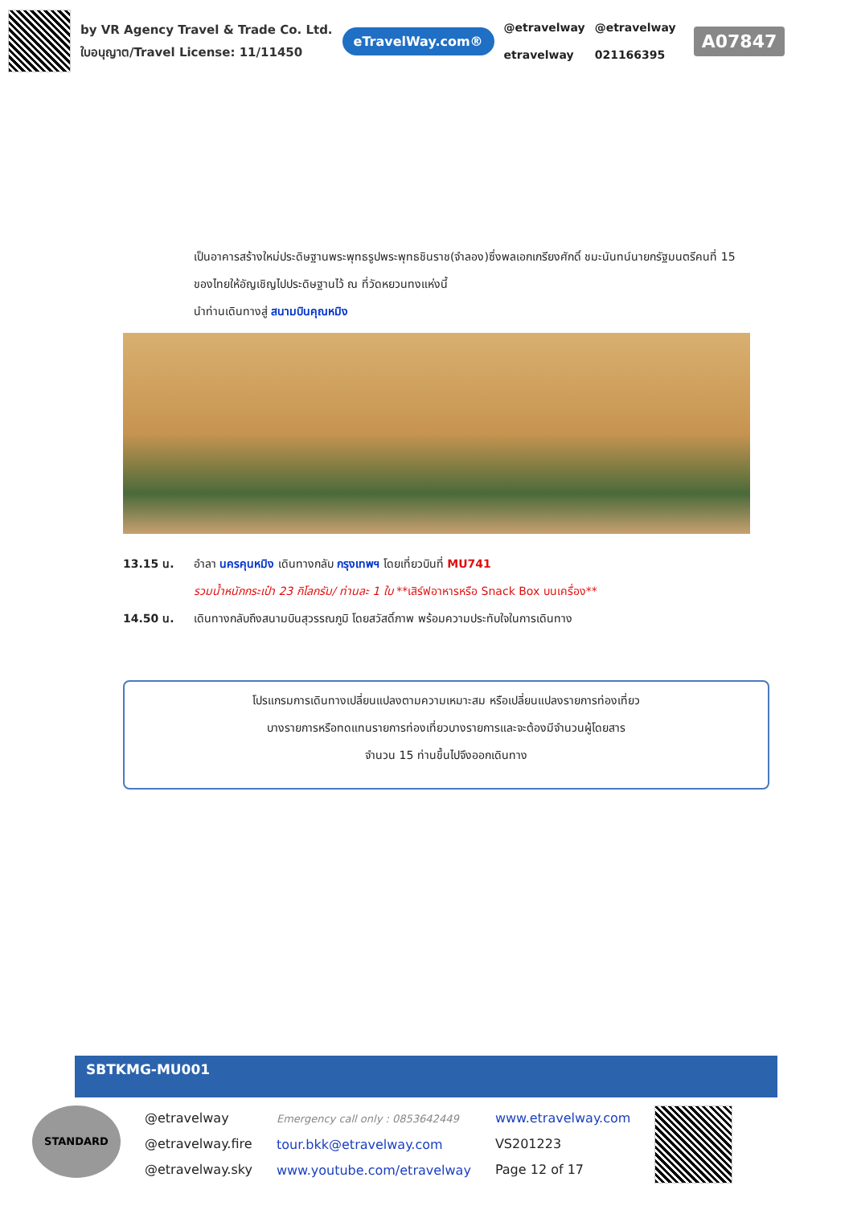by VR Agency Travel & Trade Co. Ltd.
ใบอนุญาต/Travel License: 11/11450
eTravelWay.com®
@etravelway
etravelway
@etravelway
021166395
A07847
เป็นอาคารสร้างใหม่ประดิษฐานพระพุทธรูปพระพุทธชินราช(จำลอง)ซึ่งพลเอกเกรียงศักดิ์ ชมะนันทน์นายกรัฐมนตรีคนที่ 15 ของไทยให้อัญเชิญไปประดิษฐานไว้ ณ ที่วัดหยวนทงแห่งนี้
นำท่านเดินทางสู่ สนามบินคุณหมิง
13.15 น. อำลา นครคุนหมิง เดินทางกลับ กรุงเทพฯ โดยเที่ยวบินที่ MU741
รวมน้ำหนักกระเป๋า 23 กิโลกรัม/ ท่านละ 1 ใบ **เสิร์ฟอาหารหรือ Snack Box บนเครื่อง**
14.50 น. เดินทางกลับถึงสนามบินสุวรรณภูมิ โดยสวัสดิ์ภาพ พร้อมความประทับใจในการเดินทาง
โปรแกรมการเดินทางเปลี่ยนแปลงตามความเหมาะสม หรือเปลี่ยนแปลงรายการท่องเที่ยว
บางรายการหรือทดแทนรายการท่องเที่ยวบางรายการและจะต้องมีจำนวนผู้โดยสาร
จำนวน 15 ท่านขึ้นไปจึงออกเดินทาง
SBTKMG-MU001
STANDARD
@etravelway
@etravelway.fire
@etravelway.sky
Emergency call only : 0853642449
tour.bkk@etravelway.com
www.youtube.com/etravelway
www.etravelway.com
VS201223
Page 12 of 17